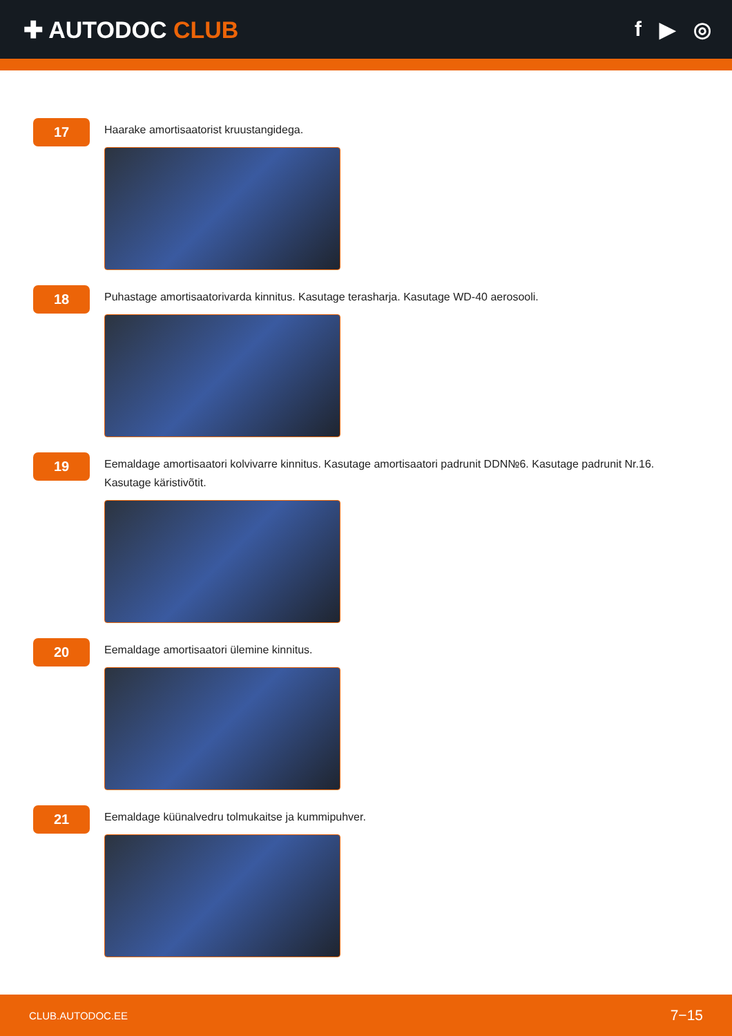✚ AUTODOC CLUB f ▶ ◎
17
Haarake amortisaatorist kruustangidega.
18
Puhastage amortisaatorivarda kinnitus. Kasutage terasharja. Kasutage WD-40 aerosooli.
19
Eemaldage amortisaatori kolvivarre kinnitus. Kasutage amortisaatori padrunit DDN№6. Kasutage padrunit Nr.16.
Kasutage käristivõtit.
20
Eemaldage amortisaatori ülemine kinnitus.
21
Eemaldage küünalvedru tolmukaitse ja kummipuhver.
CLUB.AUTODOC.EE 7−15